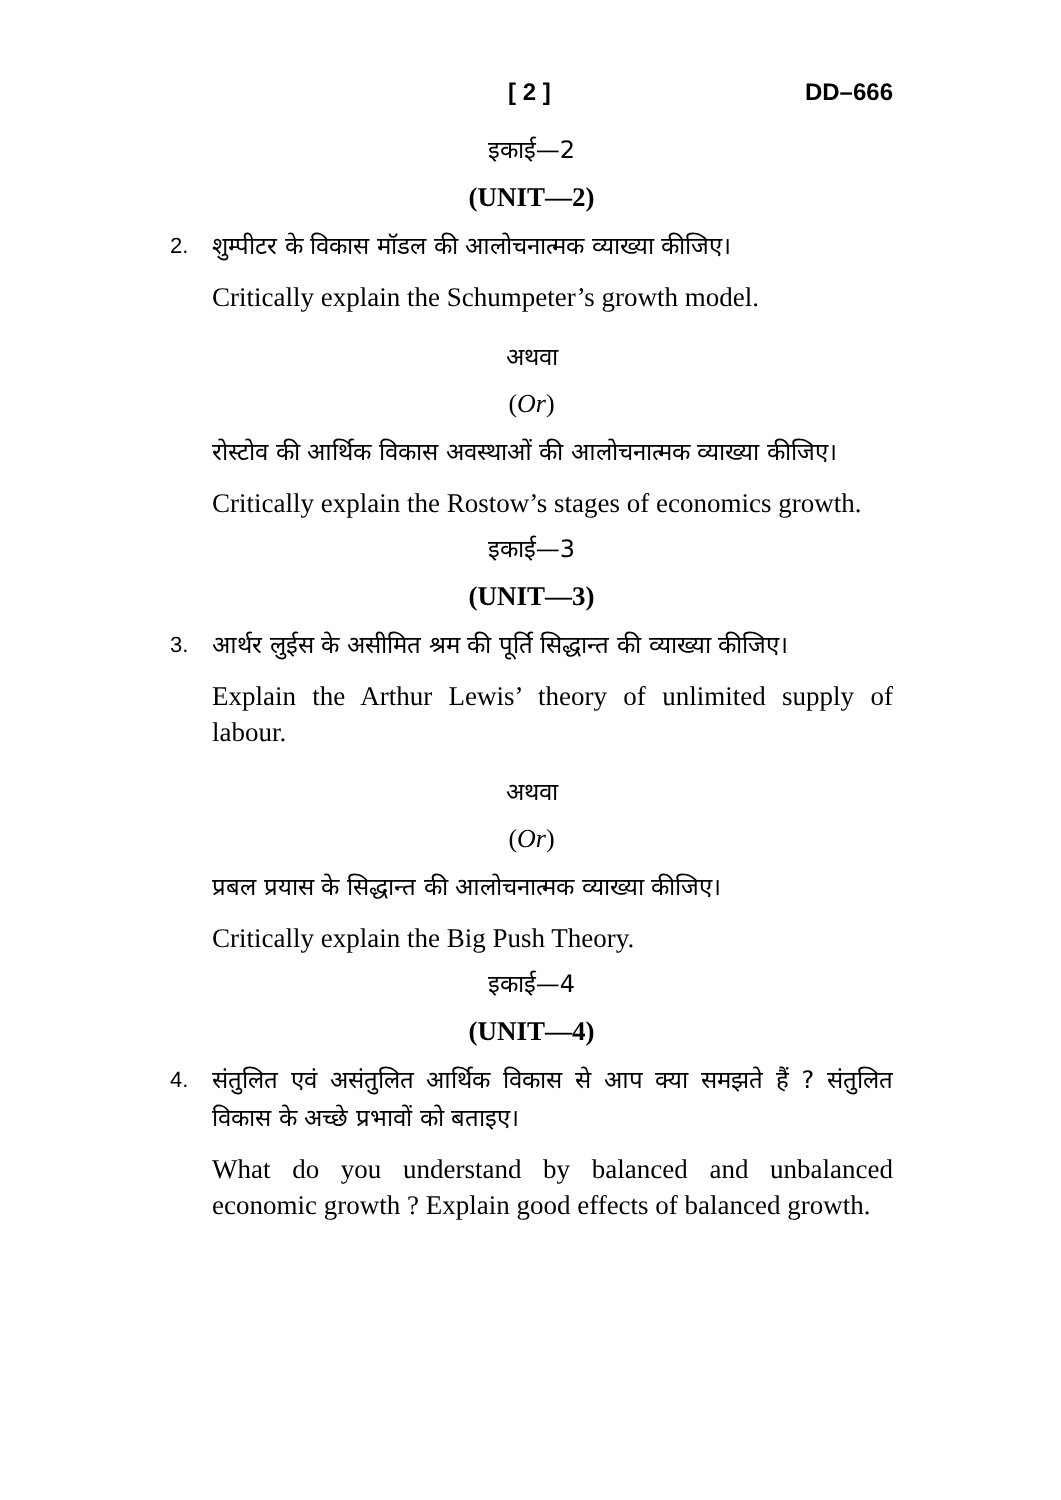[ 2 ] DD–666
इकाई—2
(UNIT—2)
2.
शुम्पीटर के विकास मॉडल की आलोचनात्मक व्याख्या कीजिए।
Critically explain the Schumpeter’s growth model.
अथवा
(Or)
रोस्टोव की आर्थिक विकास अवस्थाओं की आलोचनात्मक व्याख्या कीजिए।
Critically explain the Rostow’s stages of economics growth.
इकाई—3
(UNIT—3)
3.
आर्थर लुईस के असीमित श्रम की पूर्ति सिद्धान्त की व्याख्या कीजिए।
Explain the Arthur Lewis’ theory of unlimited supply of labour.
अथवा
(Or)
प्रबल प्रयास के सिद्धान्त की आलोचनात्मक व्याख्या कीजिए।
Critically explain the Big Push Theory.
इकाई—4
(UNIT—4)
4.
संतुलित एवं असंतुलित आर्थिक विकास से आप क्या समझते हैं ? संतुलित विकास के अच्छे प्रभावों को बताइए।
What do you understand by balanced and unbalanced economic growth ? Explain good effects of balanced growth.